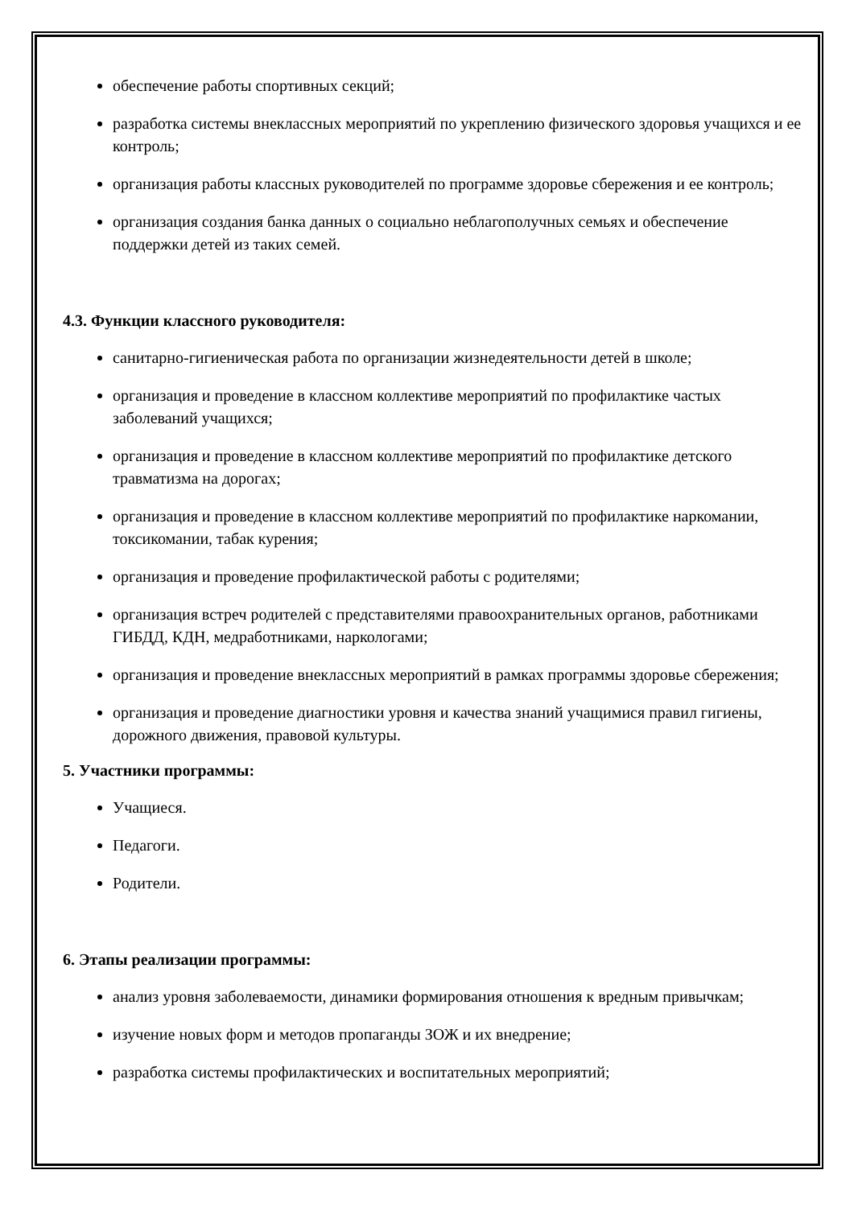обеспечение работы спортивных секций;
разработка системы внеклассных мероприятий по укреплению физического здоровья учащихся и ее контроль;
организация работы классных руководителей по программе здоровье сбережения и ее контроль;
организация создания банка данных о социально неблагополучных семьях и обеспечение поддержки детей из таких семей.
4.3. Функции классного руководителя:
санитарно-гигиеническая работа по организации жизнедеятельности детей в школе;
организация и проведение в классном коллективе мероприятий по профилактике частых заболеваний учащихся;
организация и проведение в классном коллективе мероприятий по профилактике детского травматизма на дорогах;
организация и проведение в классном коллективе мероприятий по профилактике наркомании, токсикомании, табак курения;
организация и проведение профилактической работы с родителями;
организация встреч родителей с представителями правоохранительных органов, работниками ГИБДД, КДН, медработниками, наркологами;
организация и проведение внеклассных мероприятий в рамках программы здоровье сбережения;
организация и проведение диагностики уровня и качества знаний учащимися правил гигиены, дорожного движения, правовой культуры.
5. Участники программы:
Учащиеся.
Педагоги.
Родители.
6. Этапы реализации программы:
анализ уровня заболеваемости, динамики формирования отношения к вредным привычкам;
изучение новых форм и методов пропаганды ЗОЖ и их внедрение;
разработка системы профилактических и воспитательных мероприятий;